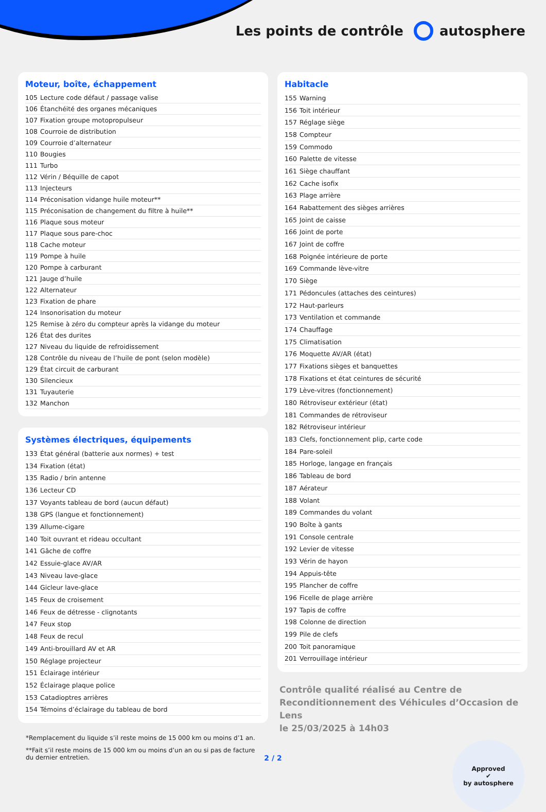Les points de contrôle autosphere
Moteur, boîte, échappement
| 105 | Lecture code défaut / passage valise |
| 106 | Étanchéité des organes mécaniques |
| 107 | Fixation groupe motopropulseur |
| 108 | Courroie de distribution |
| 109 | Courroie d’alternateur |
| 110 | Bougies |
| 111 | Turbo |
| 112 | Vérin / Béquille de capot |
| 113 | Injecteurs |
| 114 | Préconisation vidange huile moteur** |
| 115 | Préconisation de changement du filtre à huile** |
| 116 | Plaque sous moteur |
| 117 | Plaque sous pare-choc |
| 118 | Cache moteur |
| 119 | Pompe à huile |
| 120 | Pompe à carburant |
| 121 | Jauge d’huile |
| 122 | Alternateur |
| 123 | Fixation de phare |
| 124 | Insonorisation du moteur |
| 125 | Remise à zéro du compteur après la vidange du moteur |
| 126 | État des durites |
| 127 | Niveau du liquide de refroidissement |
| 128 | Contrôle du niveau de l’huile de pont (selon modèle) |
| 129 | État circuit de carburant |
| 130 | Silencieux |
| 131 | Tuyauterie |
| 132 | Manchon |
Systèmes électriques, équipements
| 133 | État général (batterie aux normes) + test |
| 134 | Fixation (état) |
| 135 | Radio / brin antenne |
| 136 | Lecteur CD |
| 137 | Voyants tableau de bord (aucun défaut) |
| 138 | GPS (langue et fonctionnement) |
| 139 | Allume-cigare |
| 140 | Toit ouvrant et rideau occultant |
| 141 | Gâche de coffre |
| 142 | Essuie-glace AV/AR |
| 143 | Niveau lave-glace |
| 144 | Gicleur lave-glace |
| 145 | Feux de croisement |
| 146 | Feux de détresse - clignotants |
| 147 | Feux stop |
| 148 | Feux de recul |
| 149 | Anti-brouillard AV et AR |
| 150 | Réglage projecteur |
| 151 | Éclairage intérieur |
| 152 | Éclairage plaque police |
| 153 | Catadioptres arrières |
| 154 | Témoins d’éclairage du tableau de bord |
*Remplacement du liquide s’il reste moins de 15 000 km ou moins d’1 an.
**Fait s’il reste moins de 15 000 km ou moins d’un an ou si pas de facture du dernier entretien.
Habitacle
| 155 | Warning |
| 156 | Toit intérieur |
| 157 | Réglage siège |
| 158 | Compteur |
| 159 | Commodo |
| 160 | Palette de vitesse |
| 161 | Siège chauffant |
| 162 | Cache isofix |
| 163 | Plage arrière |
| 164 | Rabattement des sièges arrières |
| 165 | Joint de caisse |
| 166 | Joint de porte |
| 167 | Joint de coffre |
| 168 | Poignée intérieure de porte |
| 169 | Commande lève-vitre |
| 170 | Siège |
| 171 | Pédoncules (attaches des ceintures) |
| 172 | Haut-parleurs |
| 173 | Ventilation et commande |
| 174 | Chauffage |
| 175 | Climatisation |
| 176 | Moquette AV/AR (état) |
| 177 | Fixations sièges et banquettes |
| 178 | Fixations et état ceintures de sécurité |
| 179 | Lève-vitres (fonctionnement) |
| 180 | Rétroviseur extérieur (état) |
| 181 | Commandes de rétroviseur |
| 182 | Rétroviseur intérieur |
| 183 | Clefs, fonctionnement plip, carte code |
| 184 | Pare-soleil |
| 185 | Horloge, langage en français |
| 186 | Tableau de bord |
| 187 | Aérateur |
| 188 | Volant |
| 189 | Commandes du volant |
| 190 | Boîte à gants |
| 191 | Console centrale |
| 192 | Levier de vitesse |
| 193 | Vérin de hayon |
| 194 | Appuis-tête |
| 195 | Plancher de coffre |
| 196 | Ficelle de plage arrière |
| 197 | Tapis de coffre |
| 198 | Colonne de direction |
| 199 | Pile de clefs |
| 200 | Toit panoramique |
| 201 | Verrouillage intérieur |
Contrôle qualité réalisé au Centre de Reconditionnement des Véhicules d’Occasion de Lens
le 25/03/2025 à 14h03
Approved
✔
by autosphere
2 / 2